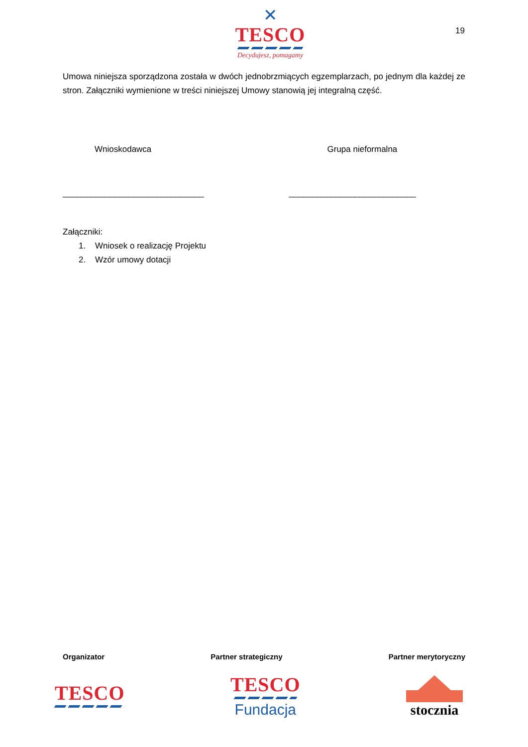✕
TESCO
Decydujesz, pomagamy
19
Umowa niniejsza sporządzona została w dwóch jednobrzmiących egzemplarzach, po jednym dla każdej ze stron. Załączniki wymienione w treści niniejszej Umowy stanowią jej integralną część.
Wnioskodawca Grupa nieformalna
______________________________ ___________________________
Załączniki:
1. Wniosek o realizację Projektu
2. Wzór umowy dotacji
Organizator Partner strategiczny Partner merytoryczny
TESCO
TESCO
Fundacja
stocznia